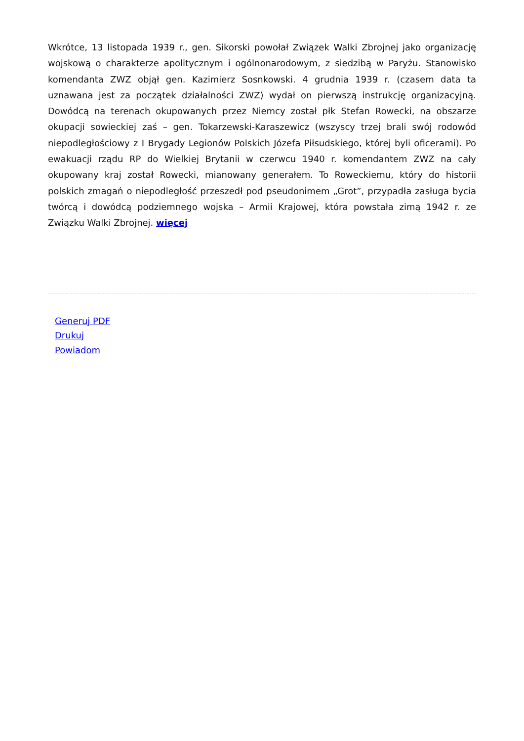Wkrótce, 13 listopada 1939 r., gen. Sikorski powołał Związek Walki Zbrojnej jako organizację wojskową o charakterze apolitycznym i ogólnonarodowym, z siedzibą w Paryżu. Stanowisko komendanta ZWZ objął gen. Kazimierz Sosnkowski. 4 grudnia 1939 r. (czasem data ta uznawana jest za początek działalności ZWZ) wydał on pierwszą instrukcję organizacyjną. Dowódcą na terenach okupowanych przez Niemcy został płk Stefan Rowecki, na obszarze okupacji sowieckiej zaś – gen. Tokarzewski-Karaszewicz (wszyscy trzej brali swój rodowód niepodległościowy z I Brygady Legionów Polskich Józefa Piłsudskiego, której byli oficerami). Po ewakuacji rządu RP do Wielkiej Brytanii w czerwcu 1940 r. komendantem ZWZ na cały okupowany kraj został Rowecki, mianowany generałem. To Roweckiemu, który do historii polskich zmagań o niepodległość przeszedł pod pseudonimem „Grot”, przypadła zasługa bycia twórcą i dowódcą podziemnego wojska – Armii Krajowej, która powstała zimą 1942 r. ze Związku Walki Zbrojnej. więcej
Generuj PDF
Drukuj
Powiadom